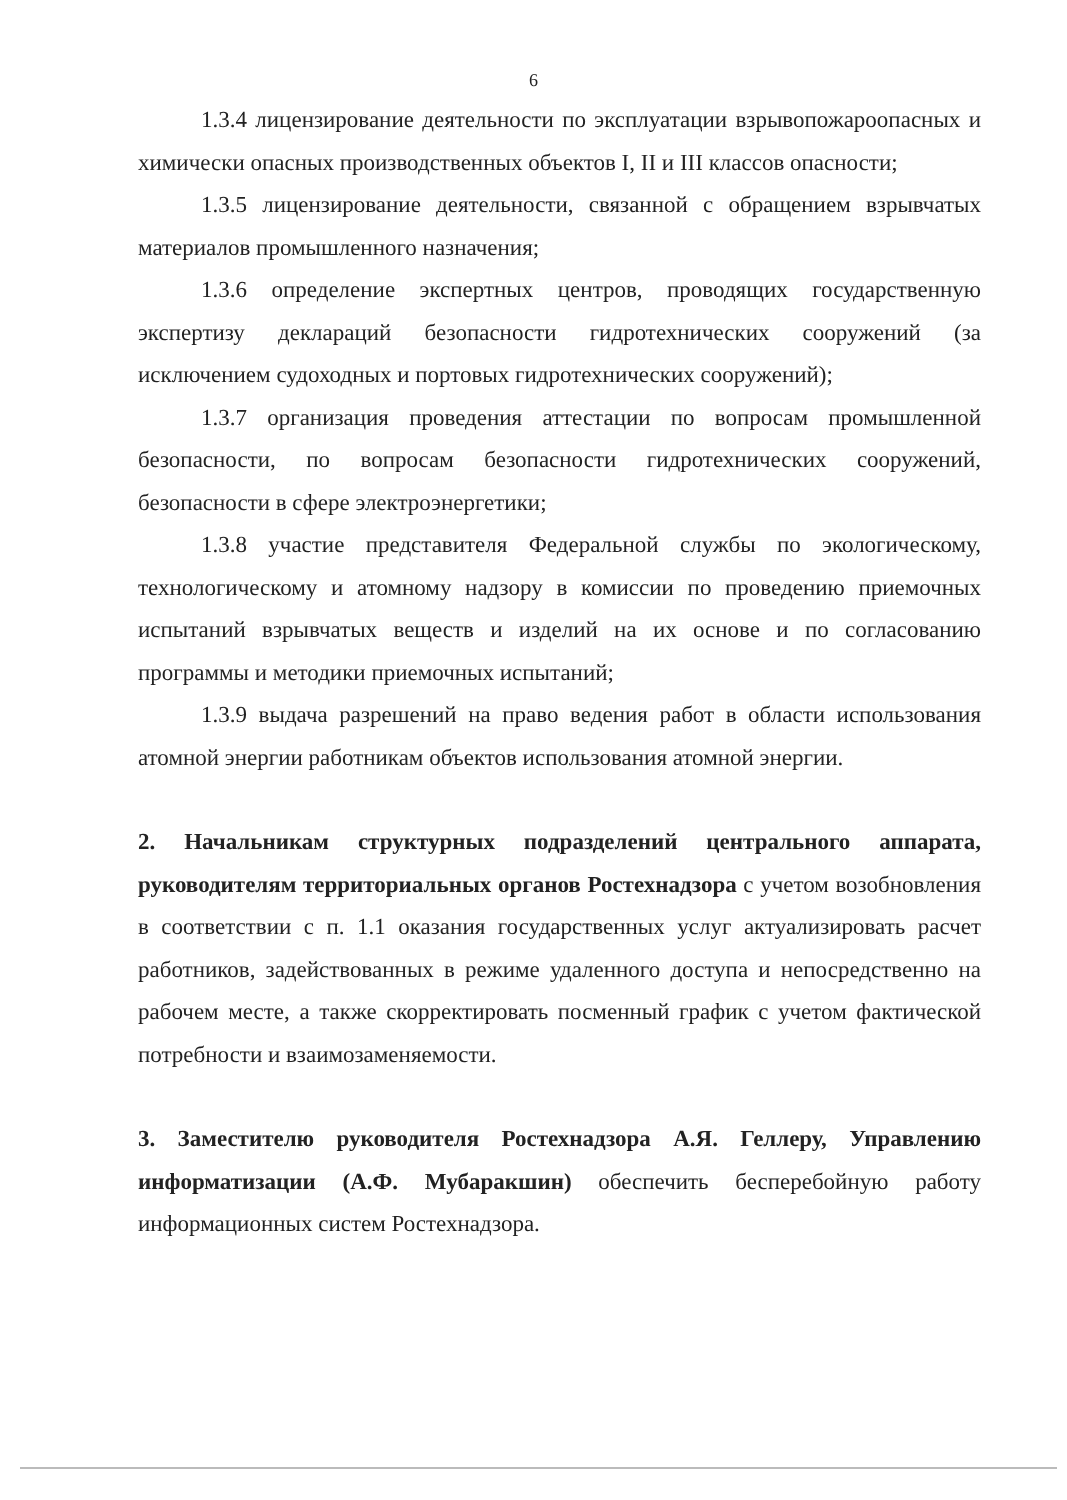6
1.3.4 лицензирование деятельности по эксплуатации взрывопожароопасных и химически опасных производственных объектов I, II и III классов опасности;
1.3.5 лицензирование деятельности, связанной с обращением взрывчатых материалов промышленного назначения;
1.3.6 определение экспертных центров, проводящих государственную экспертизу деклараций безопасности гидротехнических сооружений (за исключением судоходных и портовых гидротехнических сооружений);
1.3.7 организация проведения аттестации по вопросам промышленной безопасности, по вопросам безопасности гидротехнических сооружений, безопасности в сфере электроэнергетики;
1.3.8 участие представителя Федеральной службы по экологическому, технологическому и атомному надзору в комиссии по проведению приемочных испытаний взрывчатых веществ и изделий на их основе и по согласованию программы и методики приемочных испытаний;
1.3.9 выдача разрешений на право ведения работ в области использования атомной энергии работникам объектов использования атомной энергии.
2. Начальникам структурных подразделений центрального аппарата, руководителям территориальных органов Ростехнадзора с учетом возобновления в соответствии с п. 1.1 оказания государственных услуг актуализировать расчет работников, задействованных в режиме удаленного доступа и непосредственно на рабочем месте, а также скорректировать посменный график с учетом фактической потребности и взаимозаменяемости.
3. Заместителю руководителя Ростехнадзора А.Я. Геллеру, Управлению информатизации (А.Ф. Мубаракшин) обеспечить бесперебойную работу информационных систем Ростехнадзора.